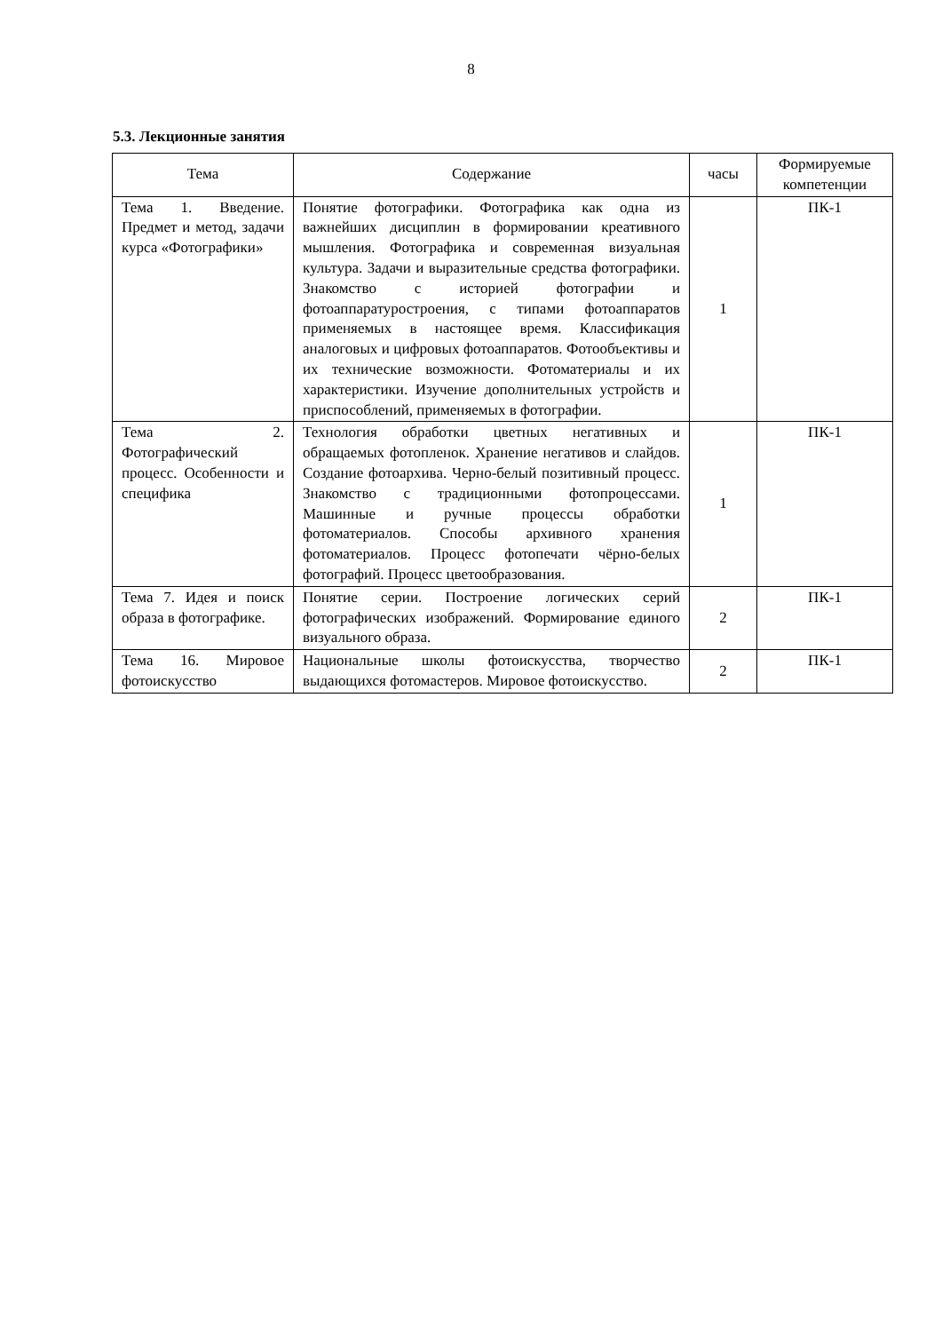8
5.3. Лекционные занятия
| Тема | Содержание | часы | Формируемые компетенции |
| --- | --- | --- | --- |
| Тема 1. Введение. Предмет и метод, задачи курса «Фотографики» | Понятие фотографики. Фотографика как одна из важнейших дисциплин в формировании креативного мышления. Фотографика и современная визуальная культура. Задачи и выразительные средства фотографики. Знакомство с историей фотографии и фотоаппаратуростроения, с типами фотоаппаратов применяемых в настоящее время. Классификация аналоговых и цифровых фотоаппаратов. Фотообъективы и их технические возможности. Фотоматериалы и их характеристики. Изучение дополнительных устройств и приспособлений, применяемых в фотографии. | 1 | ПК-1 |
| Тема 2. Фотографический процесс. Особенности и специфика | Технология обработки цветных негативных и обращаемых фотопленок. Хранение негативов и слайдов. Создание фотоархива. Черно-белый позитивный процесс. Знакомство с традиционными фотопроцессами. Машинные и ручные процессы обработки фотоматериалов. Способы архивного хранения фотоматериалов. Процесс фотопечати чёрно-белых фотографий. Процесс цветообразования. | 1 | ПК-1 |
| Тема 7. Идея и поиск образа в фотографике. | Понятие серии. Построение логических серий фотографических изображений. Формирование единого визуального образа. | 2 | ПК-1 |
| Тема 16. Мировое фотоискусство | Национальные школы фотоискусства, творчество выдающихся фотомастеров. Мировое фотоискусство. | 2 | ПК-1 |